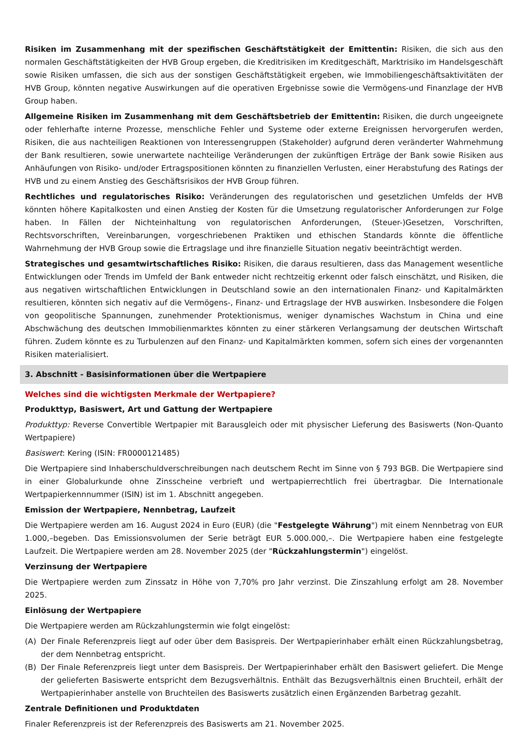Risiken im Zusammenhang mit der spezifischen Geschäftstätigkeit der Emittentin: Risiken, die sich aus den normalen Geschäftstätigkeiten der HVB Group ergeben, die Kreditrisiken im Kreditgeschäft, Marktrisiko im Handelsgeschäft sowie Risiken umfassen, die sich aus der sonstigen Geschäftstätigkeit ergeben, wie Immobiliengeschäftsaktivitäten der HVB Group, könnten negative Auswirkungen auf die operativen Ergebnisse sowie die Vermögens-und Finanzlage der HVB Group haben.
Allgemeine Risiken im Zusammenhang mit dem Geschäftsbetrieb der Emittentin: Risiken, die durch ungeeignete oder fehlerhafte interne Prozesse, menschliche Fehler und Systeme oder externe Ereignissen hervorgerufen werden, Risiken, die aus nachteiligen Reaktionen von Interessengruppen (Stakeholder) aufgrund deren veränderter Wahrnehmung der Bank resultieren, sowie unerwartete nachteilige Veränderungen der zukünftigen Erträge der Bank sowie Risiken aus Anhäufungen von Risiko- und/oder Ertragspositionen könnten zu finanziellen Verlusten, einer Herabstufung des Ratings der HVB und zu einem Anstieg des Geschäftsrisikos der HVB Group führen.
Rechtliches und regulatorisches Risiko: Veränderungen des regulatorischen und gesetzlichen Umfelds der HVB könnten höhere Kapitalkosten und einen Anstieg der Kosten für die Umsetzung regulatorischer Anforderungen zur Folge haben. In Fällen der Nichteinhaltung von regulatorischen Anforderungen, (Steuer-)Gesetzen, Vorschriften, Rechtsvorschriften, Vereinbarungen, vorgeschriebenen Praktiken und ethischen Standards könnte die öffentliche Wahrnehmung der HVB Group sowie die Ertragslage und ihre finanzielle Situation negativ beeinträchtigt werden.
Strategisches und gesamtwirtschaftliches Risiko: Risiken, die daraus resultieren, dass das Management wesentliche Entwicklungen oder Trends im Umfeld der Bank entweder nicht rechtzeitig erkennt oder falsch einschätzt, und Risiken, die aus negativen wirtschaftlichen Entwicklungen in Deutschland sowie an den internationalen Finanz- und Kapitalmärkten resultieren, könnten sich negativ auf die Vermögens-, Finanz- und Ertragslage der HVB auswirken. Insbesondere die Folgen von geopolitische Spannungen, zunehmender Protektionismus, weniger dynamisches Wachstum in China und eine Abschwächung des deutschen Immobilienmarktes könnten zu einer stärkeren Verlangsamung der deutschen Wirtschaft führen. Zudem könnte es zu Turbulenzen auf den Finanz- und Kapitalmärkten kommen, sofern sich eines der vorgenannten Risiken materialisiert.
3. Abschnitt - Basisinformationen über die Wertpapiere
Welches sind die wichtigsten Merkmale der Wertpapiere?
Produkttyp, Basiswert, Art und Gattung der Wertpapiere
Produkttyp: Reverse Convertible Wertpapier mit Barausgleich oder mit physischer Lieferung des Basiswerts (Non-Quanto Wertpapiere)
Basiswert: Kering (ISIN: FR0000121485)
Die Wertpapiere sind Inhaberschuldverschreibungen nach deutschem Recht im Sinne von § 793 BGB. Die Wertpapiere sind in einer Globalurkunde ohne Zinsscheine verbrieft und wertpapierrechtlich frei übertragbar. Die Internationale Wertpapierkennnummer (ISIN) ist im 1. Abschnitt angegeben.
Emission der Wertpapiere, Nennbetrag, Laufzeit
Die Wertpapiere werden am 16. August 2024 in Euro (EUR) (die "Festgelegte Währung") mit einem Nennbetrag von EUR 1.000,–begeben. Das Emissionsvolumen der Serie beträgt EUR 5.000.000,–. Die Wertpapiere haben eine festgelegte Laufzeit. Die Wertpapiere werden am 28. November 2025 (der "Rückzahlungstermin") eingelöst.
Verzinsung der Wertpapiere
Die Wertpapiere werden zum Zinssatz in Höhe von 7,70% pro Jahr verzinst. Die Zinszahlung erfolgt am 28. November 2025.
Einlösung der Wertpapiere
Die Wertpapiere werden am Rückzahlungstermin wie folgt eingelöst:
(A) Der Finale Referenzpreis liegt auf oder über dem Basispreis. Der Wertpapierinhaber erhält einen Rückzahlungsbetrag, der dem Nennbetrag entspricht.
(B) Der Finale Referenzpreis liegt unter dem Basispreis. Der Wertpapierinhaber erhält den Basiswert geliefert. Die Menge der gelieferten Basiswerte entspricht dem Bezugsverhältnis. Enthält das Bezugsverhältnis einen Bruchteil, erhält der Wertpapierinhaber anstelle von Bruchteilen des Basiswerts zusätzlich einen Ergänzenden Barbetrag gezahlt.
Zentrale Definitionen und Produktdaten
Finaler Referenzpreis ist der Referenzpreis des Basiswerts am 21. November 2025.